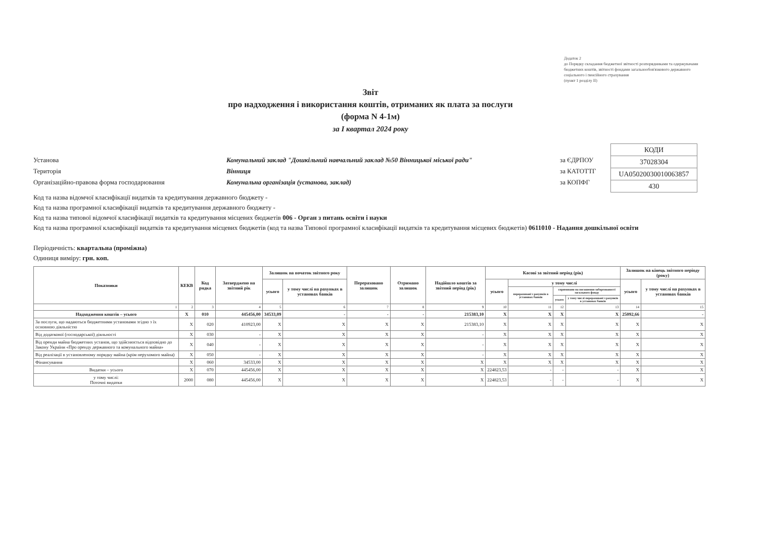Додаток 2
до Порядку складання бюджетної звітності розпорядниками та одержувачами бюджетних коштів, звітності фондами загальнообов'язкового державного соціального і пенсійного страхування
(пункт 1 розділу II)
Звіт
про надходження і використання коштів, отриманих як плата за послуги
(форма N 4-1м)
за I квартал 2024 року
Установа Комунальний заклад "Дошкільний навчальний заклад №50 Вінницької міської ради" за ЄДРПОУ
Територія Вінниця за КАТОТТГ
Організаційно-правова форма господарювання Комунальна організація (установа, заклад) за КОПФГ
| КОДИ |
| 37028304 |
| UA05020030010063857 |
| 430 |
Код та назва відомчої класифікації видатків та кредитування державного бюджету -
Код та назва програмної класифікації видатків та кредитування державного бюджету -
Код та назва типової відомчої класифікації видатків та кредитування місцевих бюджетів 006 - Орган з питань освіти і науки
Код та назва програмної класифікації видатків та кредитування місцевих бюджетів (код та назва Типової програмної класифікації видатків та кредитування місцевих бюджетів) 0611010 - Надання дошкільної освіти
Періодичність: квартальна (проміжна)
Одиниця виміру: грн. коп.
| Показники | КЕКВ | Код рядка | Затверджено на звітний рік | Залишок на початок звітного року | | Перераховано залишок | Отримано залишок | Надійшло коштів за звітний період (рік) | Касові за звітний період (рік) | | | | Залишок на кінець звітного періоду (року) | |
| --- | --- | --- | --- | --- | --- | --- | --- | --- | --- | --- | --- | --- | --- | --- |
| | | | | усього | у тому числі на рахунках в установах банків | | | | усього | у тому числі | | | усього | у тому числі на рахунках в установах банків |
| | | | | | | | | | | перераховані з рахунків в установах банків | спрямовано на погашення заборгованості загального фонду | | | |
| | | | | | | | | | | | усього | у тому числі перераховані з рахунків в установах банків | | |
| 1 | 2 | 3 | 4 | 5 | 6 | 7 | 8 | 9 | 10 | 11 | 12 | 13 | 14 | 15 |
| Надходження коштів – усього | X | 010 | 445456,00 | 34533,09 | - | - | - | 215383,10 | X | X | X | X | 25092,66 | - |
| За послуги, що надаються бюджетними установами згідно з їх основною діяльністю | X | 020 | 410923,00 | X | X | X | X | 215383,10 | X | X | X | X | X | X |
| Від додаткової (господарської) діяльності | X | 030 | - | X | X | X | X | - | X | X | X | X | X | X |
| Від оренди майна бюджетних установ, що здійснюється відповідно до Закону України «Про оренду державного та комунального майна» | X | 040 | - | X | X | X | X | - | X | X | X | X | X | X |
| Від реалізації в установленому порядку майна (крім нерухомого майна) | X | 050 | - | X | X | X | X | - | X | X | X | X | X | X |
| Фінансування | X | 060 | 34533,00 | X | X | X | X | X | X | X | X | X | X | X |
| Видатки – усього | X | 070 | 445456,00 | X | X | X | X | X | 224823,53 | - | - | - | X | X |
| у тому числі: Поточні видатки | 2000 | 080 | 445456,00 | X | X | X | X | X | 224823,53 | - | - | - | X | X |